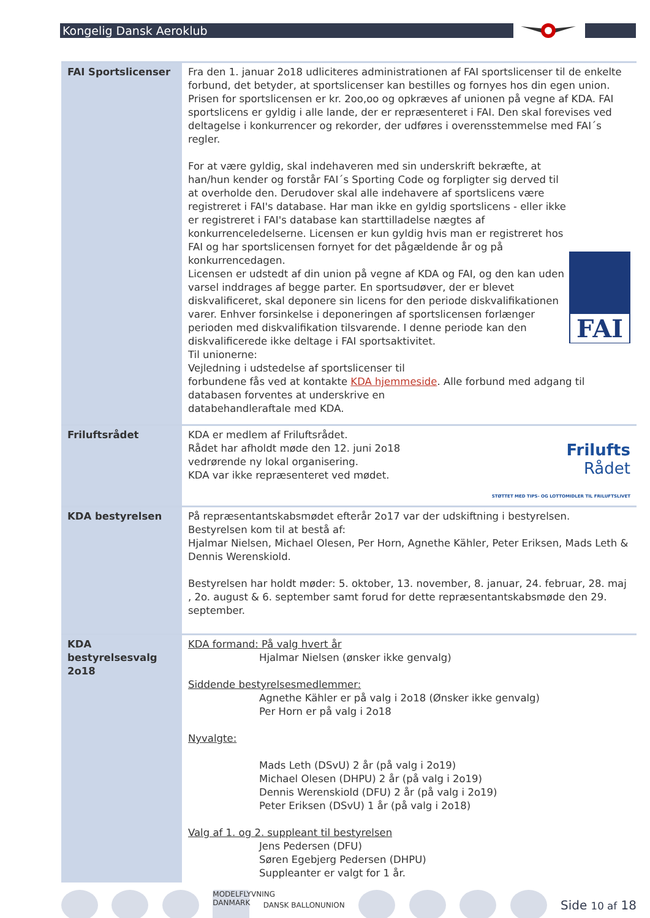Kongelig Dansk Aeroklub
| FAI Sportslicenser | Fra den 1. januar 2o18 udliciteres administrationen af FAI sportslicenser til de enkelte forbund, det betyder, at sportslicenser kan bestilles og fornyes hos din egen union. Prisen for sportslicensen er kr. 2oo,oo og opkræves af unionen på vegne af KDA. FAI sportslicens er gyldig i alle lande, der er repræsenteret i FAI. Den skal forevises ved deltagelse i konkurrencer og rekorder, der udføres i overensstemmelse med FAI´s regler. FAI For at være gyldig, skal indehaveren med sin underskrift bekræfte, at han/hun kender og forstår FAI´s Sporting Code og forpligter sig derved til at overholde den. Derudover skal alle indehavere af sportslicens være registreret i FAI's database. Har man ikke en gyldig sportslicens - eller ikke er registreret i FAI's database kan starttilladelse nægtes af konkurrenceledelserne. Licensen er kun gyldig hvis man er registreret hos FAI og har sportslicensen fornyet for det pågældende år og på konkurrencedagen. Licensen er udstedt af din union på vegne af KDA og FAI, og den kan uden varsel inddrages af begge parter. En sportsudøver, der er blevet diskvalificeret, skal deponere sin licens for den periode diskvalifikationen varer. Enhver forsinkelse i deponeringen af sportslicensen forlænger perioden med diskvalifikation tilsvarende. I denne periode kan den diskvalificerede ikke deltage i FAI sportsaktivitet. Til unionerne: Vejledning i udstedelse af sportslicenser til forbundene fås ved at kontakte KDA hjemmeside . Alle forbund med adgang til databasen forventes at underskrive en databehandleraftale med KDA. |
| Friluftsrådet | Frilufts Rådet STØTTET MED TIPS- OG LOTTOMIDLER TIL FRILUFTSLIVET KDA er medlem af Friluftsrådet. Rådet har afholdt møde den 12. juni 2o18 vedrørende ny lokal organisering. KDA var ikke repræsenteret ved mødet. |
| KDA bestyrelsen | På repræsentantskabsmødet efterår 2o17 var der udskiftning i bestyrelsen. Bestyrelsen kom til at bestå af: Hjalmar Nielsen, Michael Olesen, Per Horn, Agnethe Kähler, Peter Eriksen, Mads Leth & Dennis Werenskiold. Bestyrelsen har holdt møder: 5. oktober, 13. november, 8. januar, 24. februar, 28. maj , 2o. august & 6. september samt forud for dette repræsentantskabsmøde den 29. september. |
| KDA bestyrelsesvalg 2o18 | KDA formand: På valg hvert år Hjalmar Nielsen (ønsker ikke genvalg) Siddende bestyrelsesmedlemmer: Agnethe Kähler er på valg i 2o18 (Ønsker ikke genvalg) Per Horn er på valg i 2o18 Nyvalgte: Mads Leth (DSvU) 2 år (på valg i 2o19) Michael Olesen (DHPU) 2 år (på valg i 2o19) Dennis Werenskiold (DFU) 2 år (på valg i 2o19) Peter Eriksen (DSvU) 1 år (på valg i 2o18) Valg af 1. og 2. suppleant til bestyrelsen Jens Pedersen (DFU) Søren Egebjerg Pedersen (DHPU) Suppleanter er valgt for 1 år. |
MODELFLYVNING DANMARK
DANSK BALLONUNION
Side 10 af 18